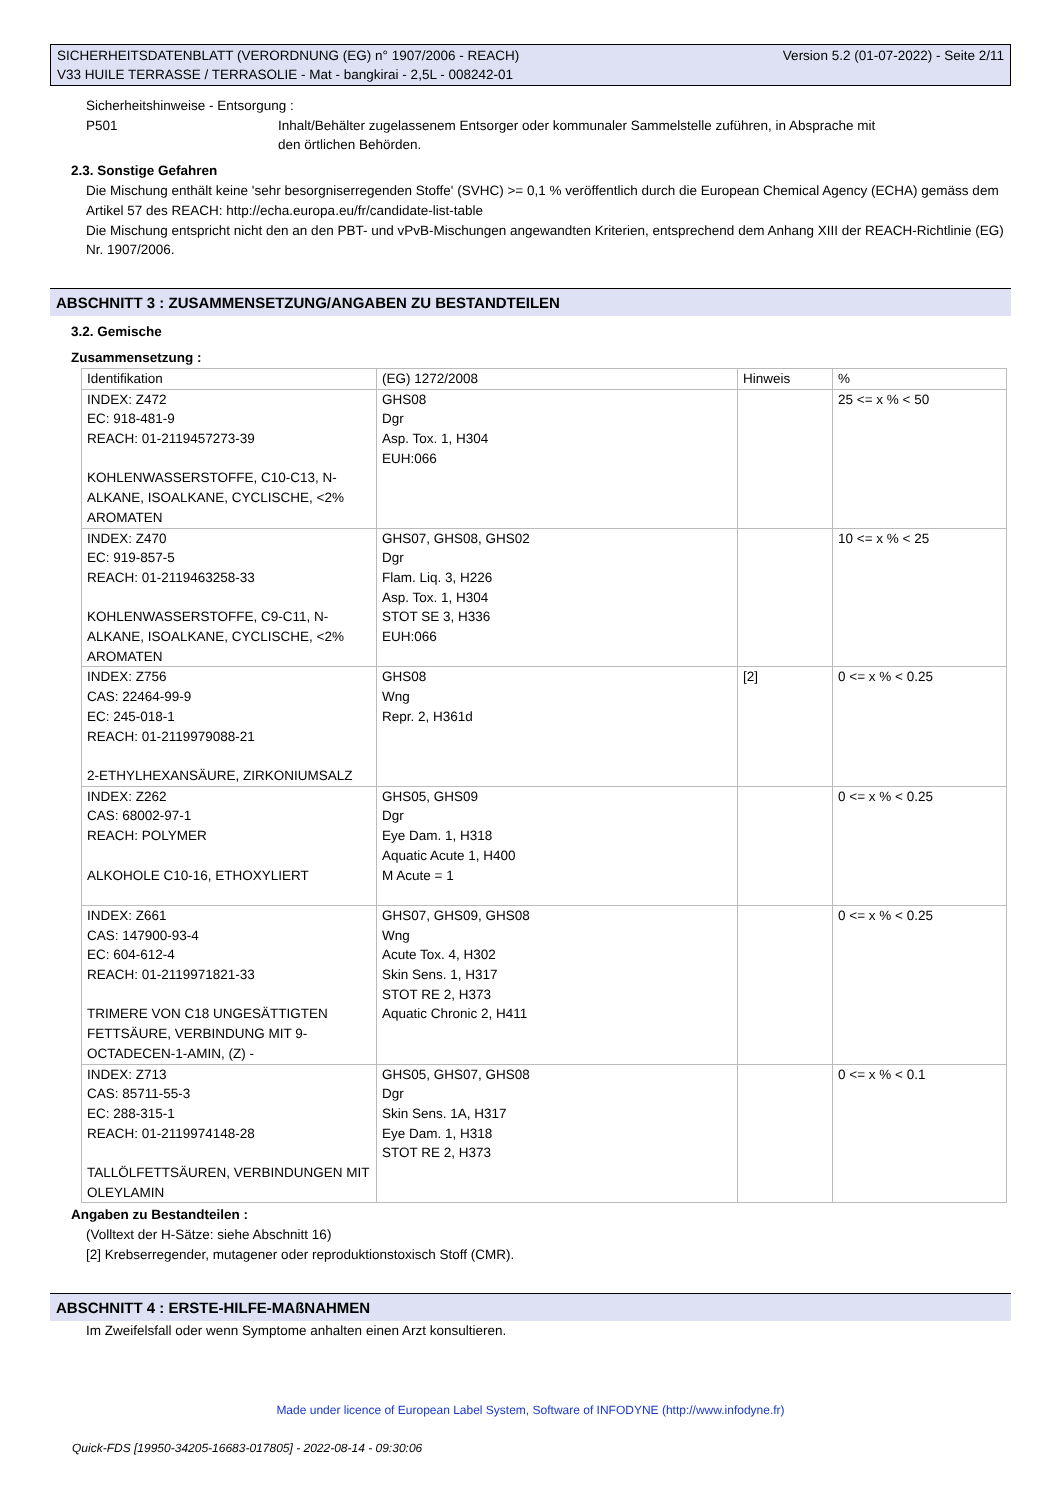Version 5.2 (01-07-2022) - Seite 2/11 SICHERHEITSDATENBLATT (VERORDNUNG (EG) n° 1907/2006 - REACH)
V33 HUILE TERRASSE / TERRASOLIE - Mat - bangkirai - 2,5L - 008242-01
Sicherheitshinweise - Entsorgung :
P501 Inhalt/Behälter zugelassenem Entsorger oder kommunaler Sammelstelle zuführen, in Absprache mit den örtlichen Behörden.
2.3. Sonstige Gefahren
Die Mischung enthält keine 'sehr besorgniserregenden Stoffe' (SVHC) >= 0,1 % veröffentlich durch die European Chemical Agency (ECHA) gemäss dem Artikel 57 des REACH: http://echa.europa.eu/fr/candidate-list-table
Die Mischung entspricht nicht den an den PBT- und vPvB-Mischungen angewandten Kriterien, entsprechend dem Anhang XIII der REACH-Richtlinie (EG) Nr. 1907/2006.
ABSCHNITT 3 : ZUSAMMENSETZUNG/ANGABEN ZU BESTANDTEILEN
3.2. Gemische
Zusammensetzung :
| Identifikation | (EG) 1272/2008 | Hinweis | % |
| INDEX: Z472 EC: 918-481-9 REACH: 01-2119457273-39 KOHLENWASSERSTOFFE, C10-C13, N-ALKANE, ISOALKANE, CYCLISCHE, <2% AROMATEN | GHS08 Dgr Asp. Tox. 1, H304 EUH:066 | | 25 <= x % < 50 |
| INDEX: Z470 EC: 919-857-5 REACH: 01-2119463258-33 KOHLENWASSERSTOFFE, C9-C11, N-ALKANE, ISOALKANE, CYCLISCHE, <2% AROMATEN | GHS07, GHS08, GHS02 Dgr Flam. Liq. 3, H226 Asp. Tox. 1, H304 STOT SE 3, H336 EUH:066 | | 10 <= x % < 25 |
| INDEX: Z756 CAS: 22464-99-9 EC: 245-018-1 REACH: 01-2119979088-21 2-ETHYLHEXANSÄURE, ZIRKONIUMSALZ | GHS08 Wng Repr. 2, H361d | [2] | 0 <= x % < 0.25 |
| INDEX: Z262 CAS: 68002-97-1 REACH: POLYMER ALKOHOLE C10-16, ETHOXYLIERT | GHS05, GHS09 Dgr Eye Dam. 1, H318 Aquatic Acute 1, H400 M Acute = 1 | | 0 <= x % < 0.25 |
| INDEX: Z661 CAS: 147900-93-4 EC: 604-612-4 REACH: 01-2119971821-33 TRIMERE VON C18 UNGESÄTTIGTEN FETTSÄURE, VERBINDUNG MIT 9-OCTADECEN-1-AMIN, (Z) - | GHS07, GHS09, GHS08 Wng Acute Tox. 4, H302 Skin Sens. 1, H317 STOT RE 2, H373 Aquatic Chronic 2, H411 | | 0 <= x % < 0.25 |
| INDEX: Z713 CAS: 85711-55-3 EC: 288-315-1 REACH: 01-2119974148-28 TALLÖLFETTSÄUREN, VERBINDUNGEN MIT OLEYLAMIN | GHS05, GHS07, GHS08 Dgr Skin Sens. 1A, H317 Eye Dam. 1, H318 STOT RE 2, H373 | | 0 <= x % < 0.1 |
Angaben zu Bestandteilen :
(Volltext der H-Sätze: siehe Abschnitt 16)
[2] Krebserregender, mutagener oder reproduktionstoxisch Stoff (CMR).
ABSCHNITT 4 : ERSTE-HILFE-MAßNAHMEN
Im Zweifelsfall oder wenn Symptome anhalten einen Arzt konsultieren.
Made under licence of European Label System, Software of INFODYNE (http://www.infodyne.fr)
Quick-FDS [19950-34205-16683-017805] - 2022-08-14 - 09:30:06